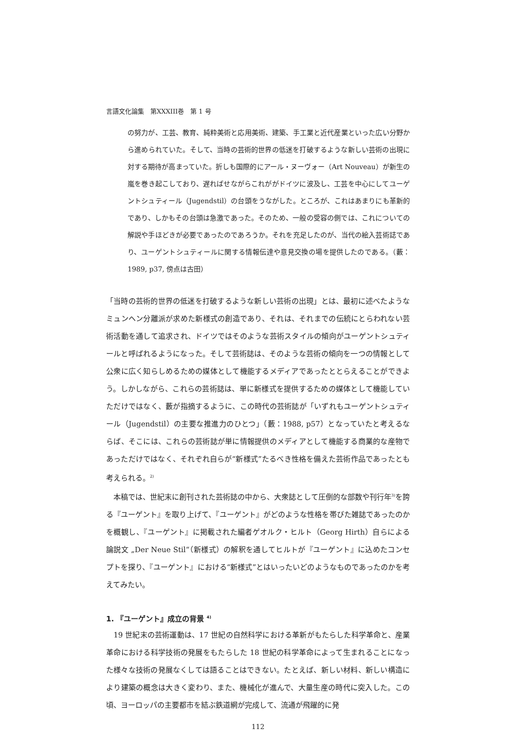言語文化論集　第XXXIII巻　第 1 号
の努力が、工芸、教育、純粋美術と応用美術、建築、手工業と近代産業といった広い分野から進められていた。そして、当時の芸術的世界の低迷を打破するような新しい芸術の出現に対する期待が高まっていた。折しも国際的にアール・ヌーヴォー（Art Nouveau）が新生の嵐を巻き起こしており、遅ればせながらこれががドイツに波及し、工芸を中心にしてユーゲントシュティール（Jugendstil）の台頭をうながした。ところが、これはあまりにも革新的であり、しかもその台頭は急激であった。そのため、一般の受容の側では、これについての解説や手ほどきが必要であったのであろうか。それを充足したのが、当代の絵入芸術誌であり、ユーゲントシュティールに関する情報伝達や意見交換の場を提供したのである。（藪：1989, p37, 傍点は古田）
「当時の芸術的世界の低迷を打破するような新しい芸術の出現」とは、最初に述べたようなミュンヘン分離派が求めた新様式の創造であり、それは、それまでの伝統にとらわれない芸術活動を通して追求され、ドイツではそのような芸術スタイルの傾向がユーゲントシュティールと呼ばれるようになった。そして芸術誌は、そのような芸術の傾向を一つの情報として公衆に広く知らしめるための媒体として機能するメディアであったととらえることができよう。しかしながら、これらの芸術誌は、単に新様式を提供するための媒体として機能していただけではなく、藪が指摘するように、この時代の芸術誌が「いずれもユーゲントシュティール（Jugendstil）の主要な推進力のひとつ」（藪：1988, p57）となっていたと考えるならば、そこには、これらの芸術誌が単に情報提供のメディアとして機能する商業的な産物であっただけではなく、それぞれ自らが“新様式”たるべき性格を備えた芸術作品であったとも考えられる。<sup>2)</sup>
　本稿では、世紀末に創刊された芸術誌の中から、大衆誌として圧倒的な部数や刊行年<sup>3)</sup>を誇る『ユーゲント』を取り上げて、『ユーゲント』がどのような性格を帯びた雑誌であったのかを概観し、『ユーゲント』に掲載された編者ゲオルク・ヒルト（Georg Hirth）自らによる論説文 „Der Neue Stil“（新様式）の解釈を通してヒルトが『ユーゲント』に込めたコンセプトを探り、『ユーゲント』における“新様式”とはいったいどのようなものであったのかを考えてみたい。
1. 『ユーゲント』成立の背景 <sup>4)</sup>
　19 世紀末の芸術運動は、17 世紀の自然科学における革新がもたらした科学革命と、産業革命における科学技術の発展をもたらした 18 世紀の科学革命によって生まれることになった様々な技術の発展なくしては語ることはできない。たとえば、新しい材料、新しい構造により建築の概念は大きく変わり、また、機械化が進んで、大量生産の時代に突入した。この頃、ヨーロッパの主要都市を結ぶ鉄道網が完成して、流通が飛躍的に発
112